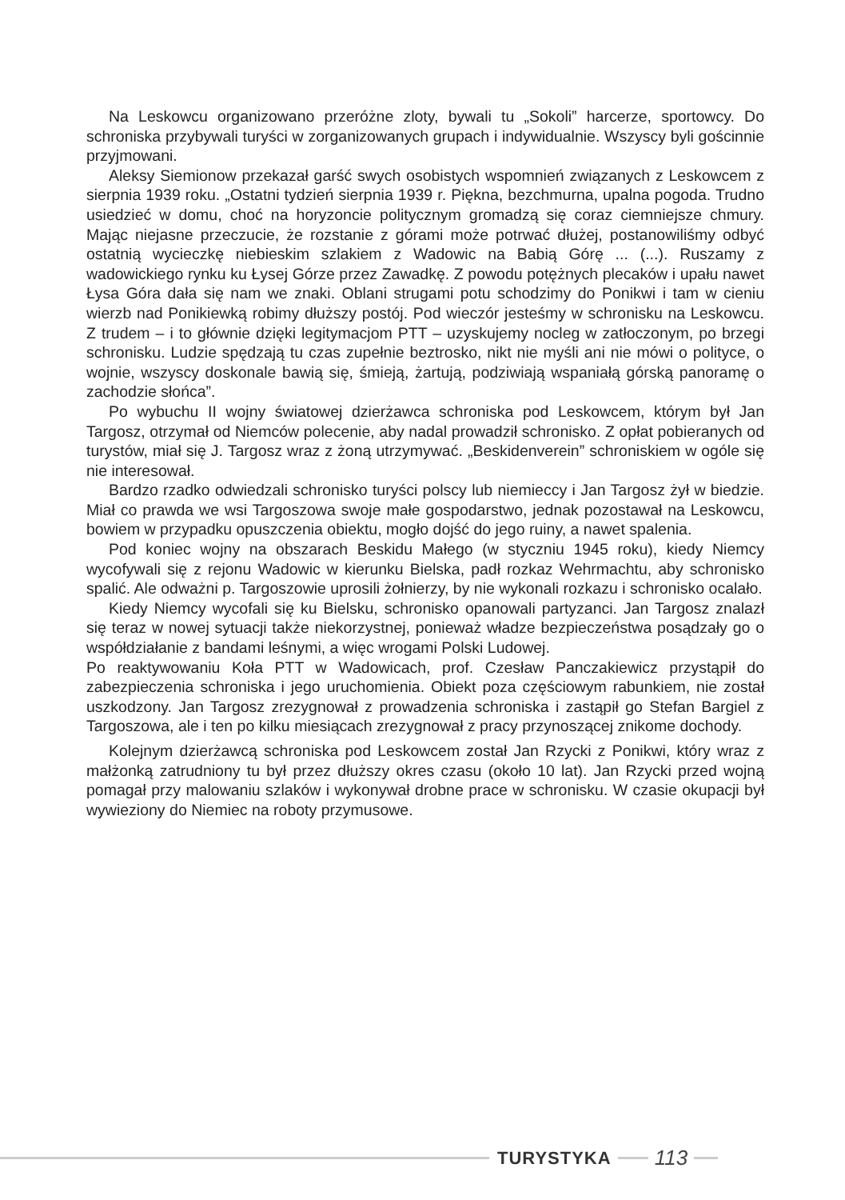Na Leskowcu organizowano przeróżne zloty, bywali tu „Sokoli” harcerze, sportowcy. Do schroniska przybywali turyści w zorganizowanych grupach i indywidualnie. Wszyscy byli gościnnie przyjmowani.
Aleksy Siemionow przekazał garść swych osobistych wspomnień związanych z Leskowcem z sierpnia 1939 roku. „Ostatni tydzień sierpnia 1939 r. Piękna, bezchmurna, upalna pogoda. Trudno usiedzieć w domu, choć na horyzoncie politycznym gromadzą się coraz ciemniejsze chmury. Mając niejasne przeczucie, że rozstanie z górami może potrwać dłużej, postanowiliśmy odbyć ostatnią wycieczkę niebieskim szlakiem z Wadowic na Babią Górę ... (...). Ruszamy z wadowickiego rynku ku Łysej Górze przez Zawadkę. Z powodu potężnych plecaków i upału nawet Łysa Góra dała się nam we znaki. Oblani strugami potu schodzimy do Ponikwi i tam w cieniu wierzb nad Ponikiewką robimy dłuższy postój. Pod wieczór jesteśmy w schronisku na Leskowcu. Z trudem – i to głównie dzięki legitymacjom PTT – uzyskujemy nocleg w zatłoczonym, po brzegi schronisku. Ludzie spędzają tu czas zupełnie beztrosko, nikt nie myśli ani nie mówi o polityce, o wojnie, wszyscy doskonale bawią się, śmieją, żartują, podziwiają wspaniałą górską panoramę o zachodzie słońca”.
Po wybuchu II wojny światowej dzierżawca schroniska pod Leskowcem, którym był Jan Targosz, otrzymał od Niemców polecenie, aby nadal prowadził schronisko. Z opłat pobieranych od turystów, miał się J. Targosz wraz z żoną utrzymywać. „Beskidenverein” schroniskiem w ogóle się nie interesował.
Bardzo rzadko odwiedzali schronisko turyści polscy lub niemieccy i Jan Targosz żył w biedzie. Miał co prawda we wsi Targoszowa swoje małe gospodarstwo, jednak pozostawał na Leskowcu, bowiem w przypadku opuszczenia obiektu, mogło dojść do jego ruiny, a nawet spalenia.
Pod koniec wojny na obszarach Beskidu Małego (w styczniu 1945 roku), kiedy Niemcy wycofywali się z rejonu Wadowic w kierunku Bielska, padł rozkaz Wehrmachtu, aby schronisko spalić. Ale odważni p. Targoszowie uprosili żołnierzy, by nie wykonali rozkazu i schronisko ocalało.
Kiedy Niemcy wycofali się ku Bielsku, schronisko opanowali partyzanci. Jan Targosz znalazł się teraz w nowej sytuacji także niekorzystnej, ponieważ władze bezpieczeństwa posądzały go o współdziałanie z bandami leśnymi, a więc wrogami Polski Ludowej.
Po reaktywowaniu Koła PTT w Wadowicach, prof. Czesław Panczakiewicz przystąpił do zabezpieczenia schroniska i jego uruchomienia. Obiekt poza częściowym rabunkiem, nie został uszkodzony. Jan Targosz zrezygnował z prowadzenia schroniska i zastąpił go Stefan Bargiel z Targoszowa, ale i ten po kilku miesiącach zrezygnował z pracy przynoszącej znikome dochody.
Kolejnym dzierżawcą schroniska pod Leskowcem został Jan Rzycki z Ponikwi, który wraz z małżonką zatrudniony tu był przez dłuższy okres czasu (około 10 lat). Jan Rzycki przed wojną pomagał przy malowaniu szlaków i wykonywał drobne prace w schronisku. W czasie okupacji był wywieziony do Niemiec na roboty przymusowe.
TURYSTYKA
113